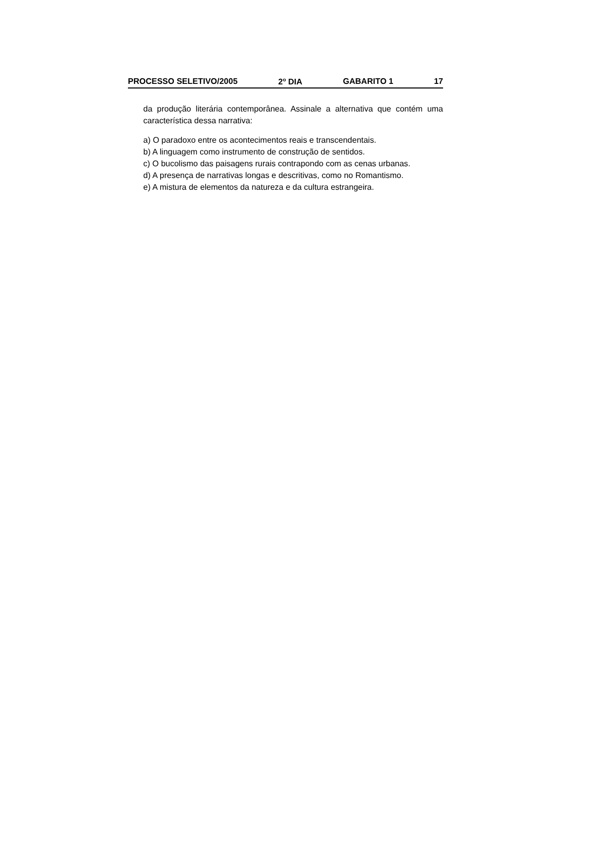PROCESSO SELETIVO/2005 2<sup>o</sup> DIA GABARITO 1 17
da produção literária contemporânea. Assinale a alternativa que contém uma característica dessa narrativa:
a) O paradoxo entre os acontecimentos reais e transcendentais.
b) A linguagem como instrumento de construção de sentidos.
c) O bucolismo das paisagens rurais contrapondo com as cenas urbanas.
d) A presença de narrativas longas e descritivas, como no Romantismo.
e) A mistura de elementos da natureza e da cultura estrangeira.